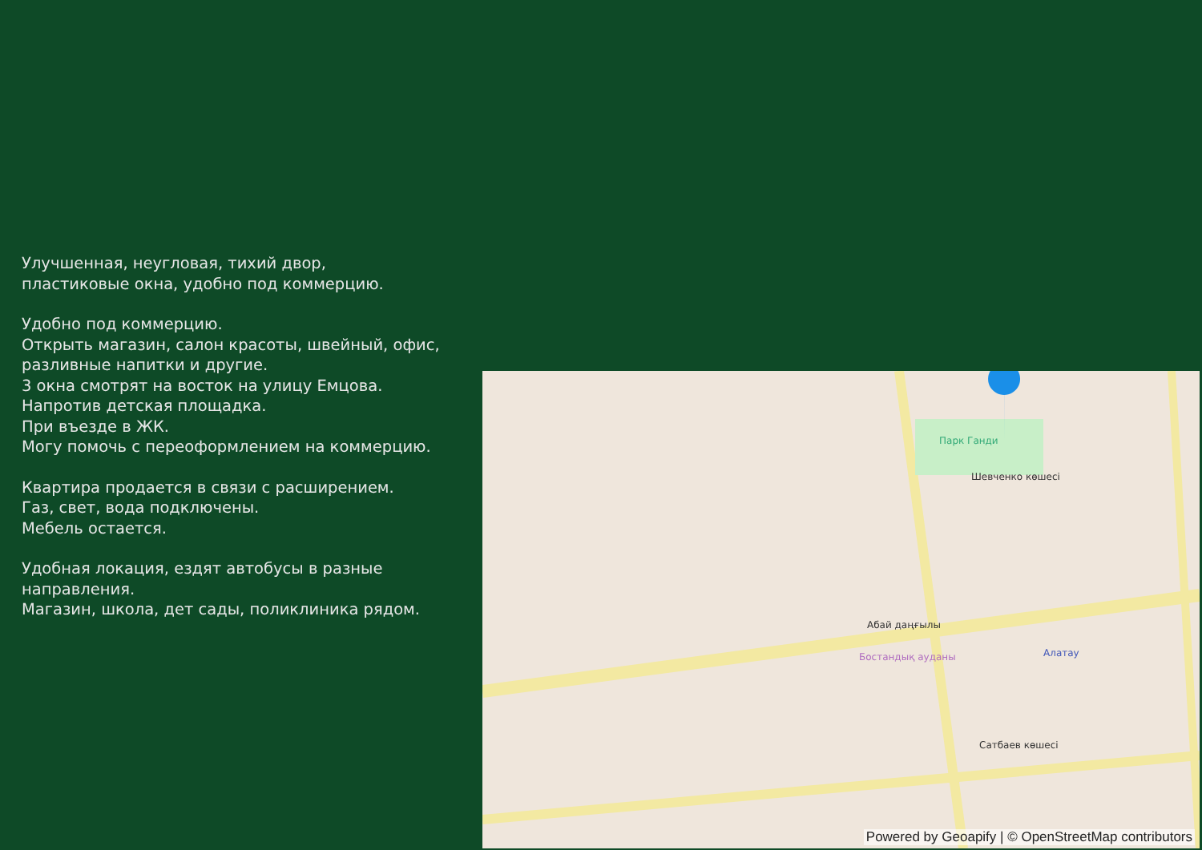Улучшенная, неугловая, тихий двор,
пластиковые окна, удобно под коммерцию.
Удобно под коммерцию.
Открыть магазин, салон красоты, швейный, офис, разливные напитки и другие.
3 окна смотрят на восток на улицу Емцова.
Напротив детская площадка.
При въезде в ЖК.
Могу помочь с переоформлением на коммерцию.
Квартира продается в связи с расширением.
Газ, свет, вода подключены.
Мебель остается.
Удобная локация, ездят автобусы в разные направления.
Магазин, школа, дет сады, поликлиника рядом.
Абай даңғылы
Бостандық ауданы
Сатбаев көшесі
Парк Ганди
Шевченко көшесі
Алатау
Powered by Geoapify | © OpenStreetMap contributors